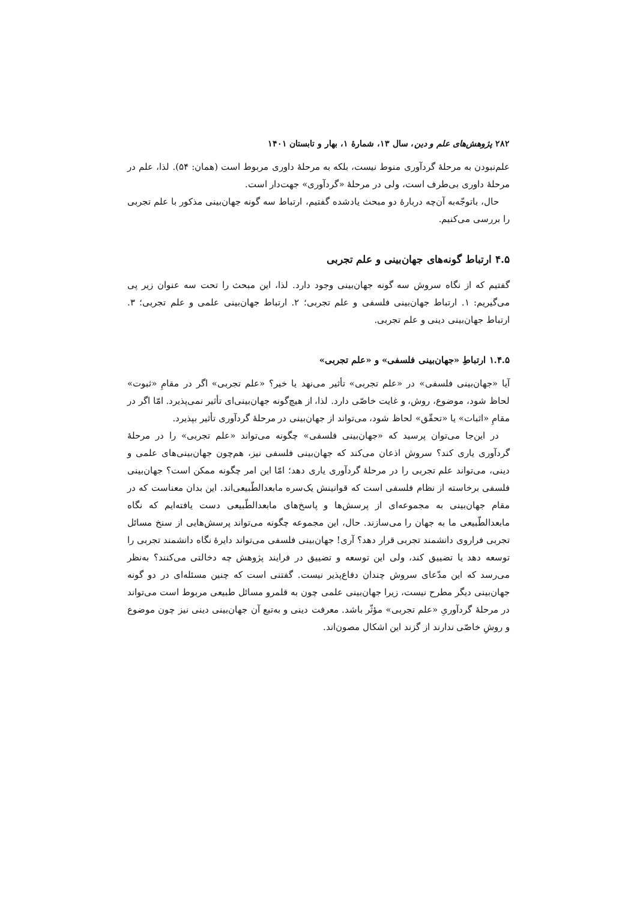۲۸۲ پژوهش‌های علم و دین، سال ۱۳، شمارهٔ ۱، بهار و تابستان ۱۴۰۱
علم‌نبودن به مرحلهٔ گردآوری منوط نیست، بلکه به مرحلهٔ داوری مربوط است (همان: ۵۴). لذا، علم در مرحلهٔ داوری بی‌طرف است، ولی در مرحلهٔ «گردآوری» جهت‌دار است.
حال، باتوجّه‌به آن‌چه دربارهٔ دو مبحث یادشده گفتیم، ارتباط سه گونه جهان‌بینی مذکور با علم تجربی را بررسی می‌کنیم.
۴.۵ ارتباط گونه‌های جهان‌بینی و علم تجربی
گفتیم که از نگاه سروش سه گونه جهان‌بینی وجود دارد. لذا، این مبحث را تحت سه عنوان زیر پی می‌گیریم: ۱. ارتباط جهان‌بینی فلسفی و علم تجربی؛ ۲. ارتباط جهان‌بینی علمی و علم تجربی؛ ۳. ارتباط جهان‌بینی دینی و علم تجربی.
۱.۴.۵ ارتباطِ «جهان‌بینی فلسفی» و «علم تجربی»
آیا «جهان‌بینی فلسفی» در «علم تجربی» تأثیر می‌نهد یا خیر؟ «علم تجربی» اگر در مقامِ «ثبوت» لحاظ شود، موضوع، روش، و غایت خاصّی دارد. لذا، از هیچ‌گونه جهان‌بینی‌ای تأثیر نمی‌پذیرد. امّا اگر در مقامِ «اثبات» یا «تحقّق» لحاظ شود، می‌تواند از جهان‌بینی در مرحلهٔ گردآوری تأثیر بپذیرد.
در این‌جا می‌توان پرسید که «جهان‌بینی فلسفی» چگونه می‌تواند «علم تجربی» را در مرحلهٔ گردآوری یاری کند؟ سروش اذعان می‌کند که جهان‌بینی فلسفی نیز، هم‌چون جهان‌بینی‌های علمی و دینی، می‌تواند علم تجربی را در مرحلهٔ گردآوری یاری دهد؛ امّا این امر چگونه ممکن است؟ جهان‌بینی فلسفی برخاسته از نظام فلسفی است که قوانینش یک‌سره مابعدالطّبیعی‌اند. این بدان معناست که در مقام جهان‌بینی به مجموعه‌ای از پرسش‌ها و پاسخ‌های مابعدالطّبیعی دست یافته‌ایم که نگاه مابعدالطّبیعی ما به جهان را می‌سازند. حال، این مجموعه چگونه می‌تواند پرسش‌هایی از سنخ مسائل تجربی فراروی دانشمند تجربی قرار دهد؟ آری! جهان‌بینی فلسفی می‌تواند دایرهٔ نگاه دانشمند تجربی را توسعه دهد یا تضییق کند، ولی این توسعه و تضییق در فرایند پژوهش چه دخالتی می‌کنند؟ به‌نظر می‌رسد که این مدّعای سروش چندان دفاع‌پذیر نیست. گفتنی است که چنین مسئله‌ای در دو گونه جهان‌بینی دیگر مطرح نیست، زیرا جهان‌بینی علمی چون به قلمرو مسائل طبیعی مربوط است می‌تواند در مرحلهٔ گردآوریِ «علم تجربی» مؤثّر باشد. معرفت دینی و به‌تبع آن جهان‌بینی دینی نیز چون موضوع و روشِ خاصّی ندارند از گزند این اشکال مصون‌اند.